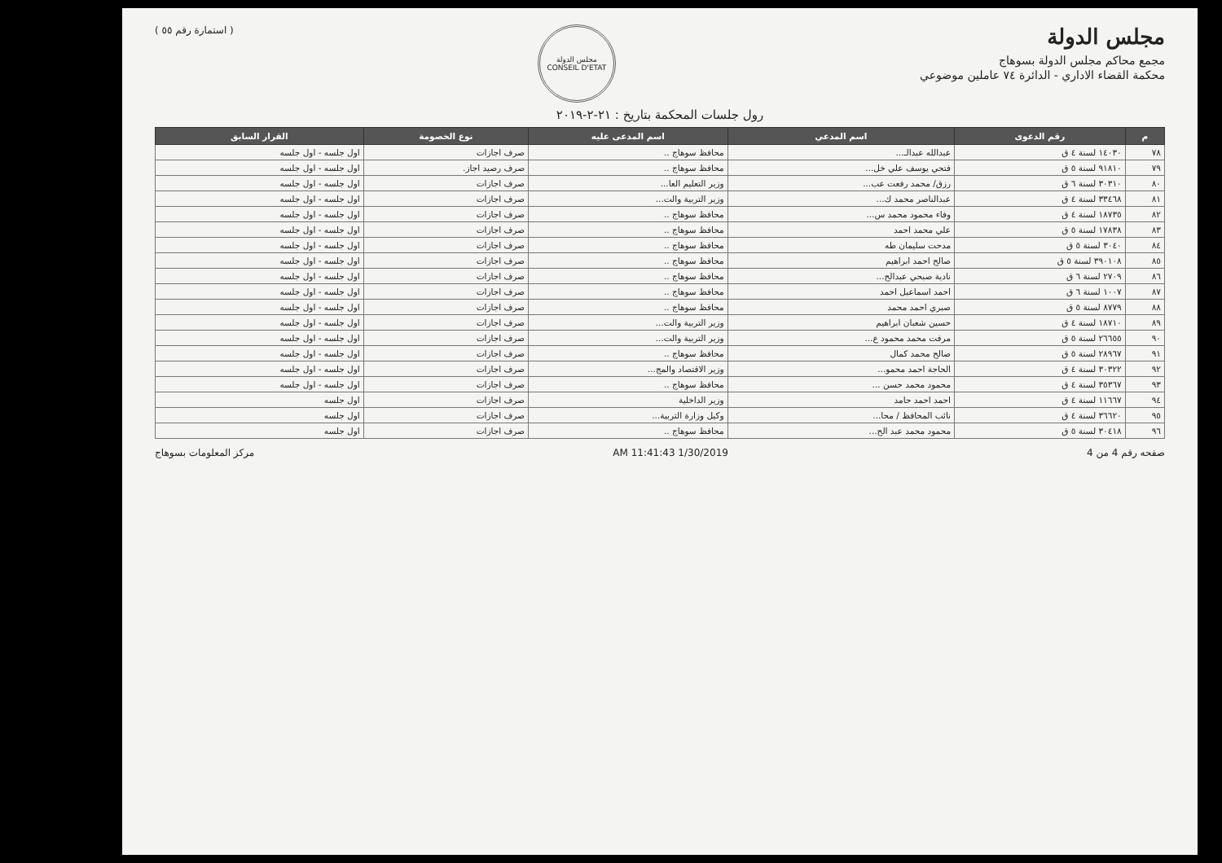مجلس الدولة
مجمع محاكم مجلس الدولة بسوهاج
محكمة القضاء الاداري - الدائرة ٧٤ عاملين موضوعي
مجلس الدولة
CONSEIL D'ETAT
( استمارة رقم ٥٥ )
رول جلسات المحكمة بتاريخ : ٢١-٢-٢٠١٩
| م | رقم الدعوى | اسم المدعي | اسم المدعى عليه | نوع الخصومة | القرار السابق |
| --- | --- | --- | --- | --- | --- |
| ٧٨ | ١٤٠٣٠ لسنة ٤ ق | عبدالله عبدالـ... | محافظ سوهاج .. | صرف اجازات | اول جلسه - اول جلسه |
| ٧٩ | ٩١٨١٠ لسنة ٥ ق | فتحي يوسف علي خل... | محافظ سوهاج .. | صرف رصيد اجاز. | اول جلسه - اول جلسه |
| ٨٠ | ٣٠٣١٠ لسنة ٦ ق | رزق/ محمد رفعت عب... | وزير التعليم العا... | صرف اجازات | اول جلسه - اول جلسه |
| ٨١ | ٣٣٤٦٨ لسنة ٤ ق | عبدالناصر محمد ك... | وزير التربية والت... | صرف اجازات | اول جلسه - اول جلسه |
| ٨٢ | ١٨٧٣٥ لسنة ٤ ق | وفاء محمود محمد س... | محافظ سوهاج .. | صرف اجازات | اول جلسه - اول جلسه |
| ٨٣ | ١٧٨٣٨ لسنة ٥ ق | علي محمد احمد | محافظ سوهاج .. | صرف اجازات | اول جلسه - اول جلسه |
| ٨٤ | ٣٠٤٠ لسنة ٥ ق | مدحت سليمان طه | محافظ سوهاج .. | صرف اجازات | اول جلسه - اول جلسه |
| ٨٥ | ٣٩٠١٠٨ لسنة ٥ ق | صالح احمد ابراهيم | محافظ سوهاج .. | صرف اجازات | اول جلسه - اول جلسه |
| ٨٦ | ٢٧٠٩ لسنة ٦ ق | نادية صبحي عبدالح... | محافظ سوهاج .. | صرف اجازات | اول جلسه - اول جلسه |
| ٨٧ | ١٠٠٧ لسنة ٦ ق | احمد اسماعيل احمد | محافظ سوهاج .. | صرف اجازات | اول جلسه - اول جلسه |
| ٨٨ | ٨٧٧٩ لسنة ٥ ق | صبري احمد محمد | محافظ سوهاج .. | صرف اجازات | اول جلسه - اول جلسه |
| ٨٩ | ١٨٧١٠ لسنة ٤ ق | حسين شعبان ابراهيم | وزير التربية والت... | صرف اجازات | اول جلسه - اول جلسه |
| ٩٠ | ٢٦٦٥٥ لسنة ٥ ق | مرفت محمد محمود ع... | وزير التربية والت... | صرف اجازات | اول جلسه - اول جلسه |
| ٩١ | ٢٨٩٦٧ لسنة ٥ ق | صالح محمد كمال | محافظ سوهاج .. | صرف اجازات | اول جلسه - اول جلسه |
| ٩٢ | ٣٠٣٢٢ لسنة ٤ ق | الحاجة احمد محمو... | وزير الاقتصاد والمج... | صرف اجازات | اول جلسه - اول جلسه |
| ٩٣ | ٣٥٣٦٧ لسنة ٤ ق | محمود محمد حسن ... | محافظ سوهاج .. | صرف اجازات | اول جلسه - اول جلسه |
| ٩٤ | ١١٦٦٧ لسنة ٤ ق | احمد احمد حامد | وزير الداخلية | صرف اجازات | اول جلسه |
| ٩٥ | ٣٦٦٢٠ لسنة ٤ ق | نائب المحافظ / محا... | وكيل وزارة التربية... | صرف اجازات | اول جلسه |
| ٩٦ | ٣٠٤١٨ لسنة ٥ ق | محمود محمد عبد الح... | محافظ سوهاج .. | صرف اجازات | اول جلسه |
صفحه رقم 4 من 4 AM 11:41:43 1/30/2019 مركز المعلومات بسوهاج